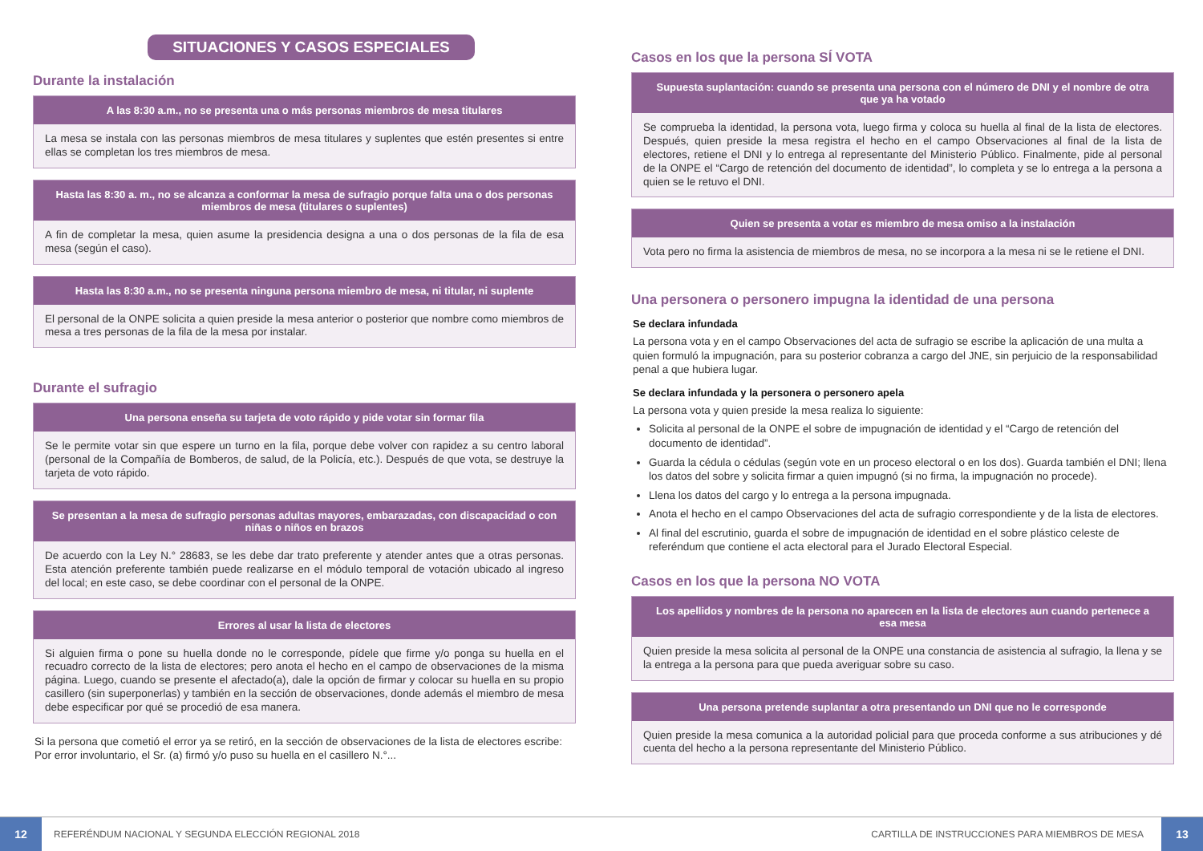SITUACIONES Y CASOS ESPECIALES
Durante la instalación
A las 8:30 a.m., no se presenta una o más personas miembros de mesa titulares
La mesa se instala con las personas miembros de mesa titulares y suplentes que estén presentes si entre ellas se completan los tres miembros de mesa.
Hasta las 8:30 a. m., no se alcanza a conformar la mesa de sufragio porque falta una o dos personas miembros de mesa (titulares o suplentes)
A fin de completar la mesa, quien asume la presidencia designa a una o dos personas de la fila de esa mesa (según el caso).
Hasta las 8:30 a.m., no se presenta ninguna persona miembro de mesa, ni titular, ni suplente
El personal de la ONPE solicita a quien preside la mesa anterior o posterior que nombre como miembros de mesa a tres personas de la fila de la mesa por instalar.
Durante el sufragio
Una persona enseña su tarjeta de voto rápido y pide votar sin formar fila
Se le permite votar sin que espere un turno en la fila, porque debe volver con rapidez a su centro laboral (personal de la Compañía de Bomberos, de salud, de la Policía, etc.). Después de que vota, se destruye la tarjeta de voto rápido.
Se presentan a la mesa de sufragio personas adultas mayores, embarazadas, con discapacidad o con niñas o niños en brazos
De acuerdo con la Ley N.° 28683, se les debe dar trato preferente y atender antes que a otras personas. Esta atención preferente también puede realizarse en el módulo temporal de votación ubicado al ingreso del local; en este caso, se debe coordinar con el personal de la ONPE.
Errores al usar la lista de electores
Si alguien firma o pone su huella donde no le corresponde, pídele que firme y/o ponga su huella en el recuadro correcto de la lista de electores; pero anota el hecho en el campo de observaciones de la misma página. Luego, cuando se presente el afectado(a), dale la opción de firmar y colocar su huella en su propio casillero (sin superponerlas) y también en la sección de observaciones, donde además el miembro de mesa debe especificar por qué se procedió de esa manera.
Si la persona que cometió el error ya se retiró, en la sección de observaciones de la lista de electores escribe: Por error involuntario, el Sr. (a) firmó y/o puso su huella en el casillero N.°...
Casos en los que la persona SÍ VOTA
Supuesta suplantación: cuando se presenta una persona con el número de DNI y el nombre de otra que ya ha votado
Se comprueba la identidad, la persona vota, luego firma y coloca su huella al final de la lista de electores. Después, quien preside la mesa registra el hecho en el campo Observaciones al final de la lista de electores, retiene el DNI y lo entrega al representante del Ministerio Público. Finalmente, pide al personal de la ONPE el “Cargo de retención del documento de identidad”, lo completa y se lo entrega a la persona a quien se le retuvo el DNI.
Quien se presenta a votar es miembro de mesa omiso a la instalación
Vota pero no firma la asistencia de miembros de mesa, no se incorpora a la mesa ni se le retiene el DNI.
Una personera o personero impugna la identidad de una persona
Se declara infundada
La persona vota y en el campo Observaciones del acta de sufragio se escribe la aplicación de una multa a quien formuló la impugnación, para su posterior cobranza a cargo del JNE, sin perjuicio de la responsabilidad penal a que hubiera lugar.
Se declara infundada y la personera o personero apela
La persona vota y quien preside la mesa realiza lo siguiente:
Solicita al personal de la ONPE el sobre de impugnación de identidad y el “Cargo de retención del documento de identidad”.
Guarda la cédula o cédulas (según vote en un proceso electoral o en los dos). Guarda también el DNI; llena los datos del sobre y solicita firmar a quien impugnó (si no firma, la impugnación no procede).
Llena los datos del cargo y lo entrega a la persona impugnada.
Anota el hecho en el campo Observaciones del acta de sufragio correspondiente y de la lista de electores.
Al final del escrutinio, guarda el sobre de impugnación de identidad en el sobre plástico celeste de referéndum que contiene el acta electoral para el Jurado Electoral Especial.
Casos en los que la persona NO VOTA
Los apellidos y nombres de la persona no aparecen en la lista de electores aun cuando pertenece a esa mesa
Quien preside la mesa solicita al personal de la ONPE una constancia de asistencia al sufragio, la llena y se la entrega a la persona para que pueda averiguar sobre su caso.
Una persona pretende suplantar a otra presentando un DNI que no le corresponde
Quien preside la mesa comunica a la autoridad policial para que proceda conforme a sus atribuciones y dé cuenta del hecho a la persona representante del Ministerio Público.
12
REFERÉNDUM NACIONAL Y SEGUNDA ELECCIÓN REGIONAL 2018
CARTILLA DE INSTRUCCIONES PARA MIEMBROS DE MESA
13